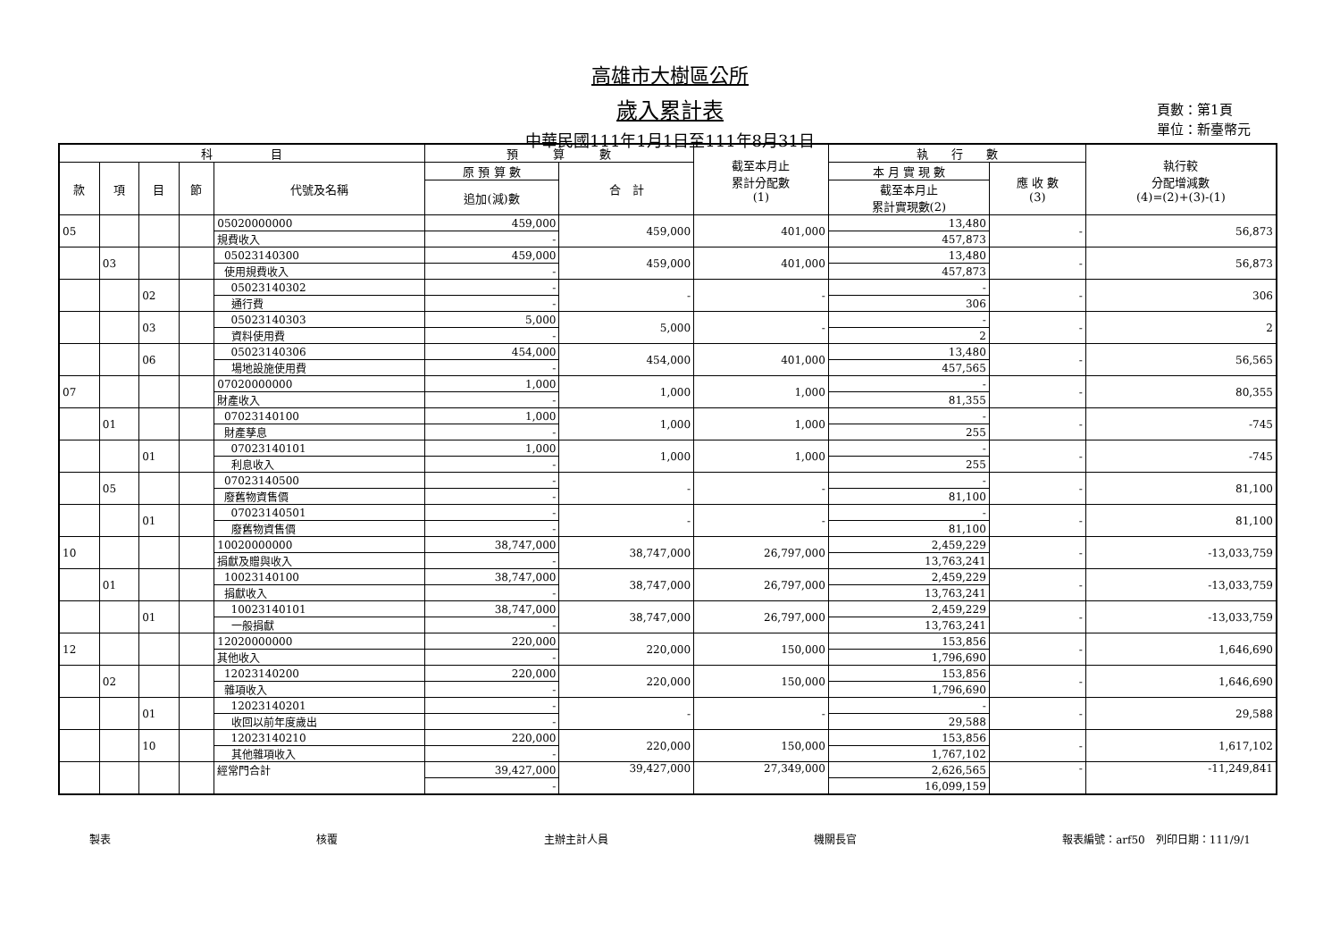高雄市大樹區公所
歲入累計表
中華民國111年1月1日至111年8月31日
頁數：第1頁
單位：新臺幣元
| 科 目 | | | | | 預 算 數 | | 截至本月止 累計分配數 (1) | 執 行 數 | | 執行較 分配增減數 (4)=(2)+(3)-(1) |
| --- | --- | --- | --- | --- | --- | --- | --- | --- | --- | --- |
| 款 | 項 | 目 | 節 | 代號及名稱 | 原 預 算 數 | 合 計 | | 本 月 實 現 數 | 應 收 數 (3) | |
| | | | | | 追加(減)數 | | | 截至本月止 累計實現數(2) | | |
| 05 | | | | 05020000000 | 459,000 | 459,000 | 401,000 | 13,480 | - | 56,873 |
| | | | | 規費收入 | - | | | 457,873 | | |
| | 03 | | | 05023140300 | 459,000 | 459,000 | 401,000 | 13,480 | - | 56,873 |
| | | | | 使用規費收入 | - | | | 457,873 | | |
| | | 02 | | 05023140302 | - | - | - | - | - | 306 |
| | | | | 通行費 | - | | | 306 | | |
| | | 03 | | 05023140303 | 5,000 | 5,000 | - | - | - | 2 |
| | | | | 資料使用費 | - | | | 2 | | |
| | | 06 | | 05023140306 | 454,000 | 454,000 | 401,000 | 13,480 | - | 56,565 |
| | | | | 場地設施使用費 | - | | | 457,565 | | |
| 07 | | | | 07020000000 | 1,000 | 1,000 | 1,000 | - | - | 80,355 |
| | | | | 財產收入 | - | | | 81,355 | | |
| | 01 | | | 07023140100 | 1,000 | 1,000 | 1,000 | - | - | -745 |
| | | | | 財產孳息 | - | | | 255 | | |
| | | 01 | | 07023140101 | 1,000 | 1,000 | 1,000 | - | - | -745 |
| | | | | 利息收入 | - | | | 255 | | |
| | 05 | | | 07023140500 | - | - | - | - | - | 81,100 |
| | | | | 廢舊物資售價 | - | | | 81,100 | | |
| | | 01 | | 07023140501 | - | - | - | - | - | 81,100 |
| | | | | 廢舊物資售價 | - | | | 81,100 | | |
| 10 | | | | 10020000000 | 38,747,000 | 38,747,000 | 26,797,000 | 2,459,229 | - | -13,033,759 |
| | | | | 捐獻及贈與收入 | - | | | 13,763,241 | | |
| | 01 | | | 10023140100 | 38,747,000 | 38,747,000 | 26,797,000 | 2,459,229 | - | -13,033,759 |
| | | | | 捐獻收入 | - | | | 13,763,241 | | |
| | | 01 | | 10023140101 | 38,747,000 | 38,747,000 | 26,797,000 | 2,459,229 | - | -13,033,759 |
| | | | | 一般捐獻 | - | | | 13,763,241 | | |
| 12 | | | | 12020000000 | 220,000 | 220,000 | 150,000 | 153,856 | - | 1,646,690 |
| | | | | 其他收入 | - | | | 1,796,690 | | |
| | 02 | | | 12023140200 | 220,000 | 220,000 | 150,000 | 153,856 | - | 1,646,690 |
| | | | | 雜項收入 | - | | | 1,796,690 | | |
| | | 01 | | 12023140201 | - | - | - | - | - | 29,588 |
| | | | | 收回以前年度歲出 | - | | | 29,588 | | |
| | | 10 | | 12023140210 | 220,000 | 220,000 | 150,000 | 153,856 | - | 1,617,102 |
| | | | | 其他雜項收入 | - | | | 1,767,102 | | |
| | | | | 經常門合計 | 39,427,000 | 39,427,000 | 27,349,000 | 2,626,565 | - | -11,249,841 |
| | | | | | - | | | 16,099,159 | | |
製表 核覆 主辦主計人員 機關長官 報表編號：arf50　列印日期：111/9/1